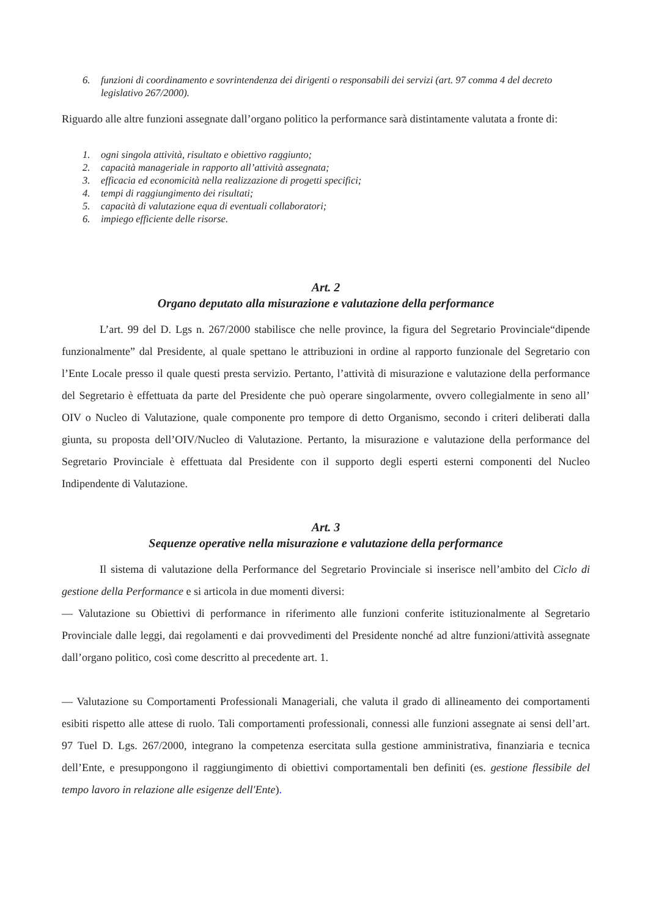6. funzioni di coordinamento e sovrintendenza dei dirigenti o responsabili dei servizi (art. 97 comma 4 del decreto legislativo 267/2000).
Riguardo alle altre funzioni assegnate dall’organo politico la performance sarà distintamente valutata a fronte di:
1. ogni singola attività, risultato e obiettivo raggiunto;
2. capacità manageriale in rapporto all’attività assegnata;
3. efficacia ed economicità nella realizzazione di progetti specifici;
4. tempi di raggiungimento dei risultati;
5. capacità di valutazione equa di eventuali collaboratori;
6. impiego efficiente delle risorse.
Art. 2
Organo deputato alla misurazione e valutazione della performance
L’art. 99 del D. Lgs n. 267/2000 stabilisce che nelle province, la figura del Segretario Provinciale“dipende funzionalmente” dal Presidente, al quale spettano le attribuzioni in ordine al rapporto funzionale del Segretario con l’Ente Locale presso il quale questi presta servizio. Pertanto, l’attività di misurazione e valutazione della performance del Segretario è effettuata da parte del Presidente che può operare singolarmente, ovvero collegialmente in seno all’ OIV o Nucleo di Valutazione, quale componente pro tempore di detto Organismo, secondo i criteri deliberati dalla giunta, su proposta dell’OIV/Nucleo di Valutazione. Pertanto, la misurazione e valutazione della performance del Segretario Provinciale è effettuata dal Presidente con il supporto degli esperti esterni componenti del Nucleo Indipendente di Valutazione.
Art. 3
Sequenze operative nella misurazione e valutazione della performance
Il sistema di valutazione della Performance del Segretario Provinciale si inserisce nell’ambito del Ciclo di gestione della Performance e si articola in due momenti diversi:
— Valutazione su Obiettivi di performance in riferimento alle funzioni conferite istituzionalmente al Segretario Provinciale dalle leggi, dai regolamenti e dai provvedimenti del Presidente nonché ad altre funzioni/attività assegnate dall’organo politico, così come descritto al precedente art. 1.
— Valutazione su Comportamenti Professionali Manageriali, che valuta il grado di allineamento dei comportamenti esibiti rispetto alle attese di ruolo. Tali comportamenti professionali, connessi alle funzioni assegnate ai sensi dell’art. 97 Tuel D. Lgs. 267/2000, integrano la competenza esercitata sulla gestione amministrativa, finanziaria e tecnica dell’Ente, e presuppongono il raggiungimento di obiettivi comportamentali ben definiti (es. gestione flessibile del tempo lavoro in relazione alle esigenze dell'Ente).